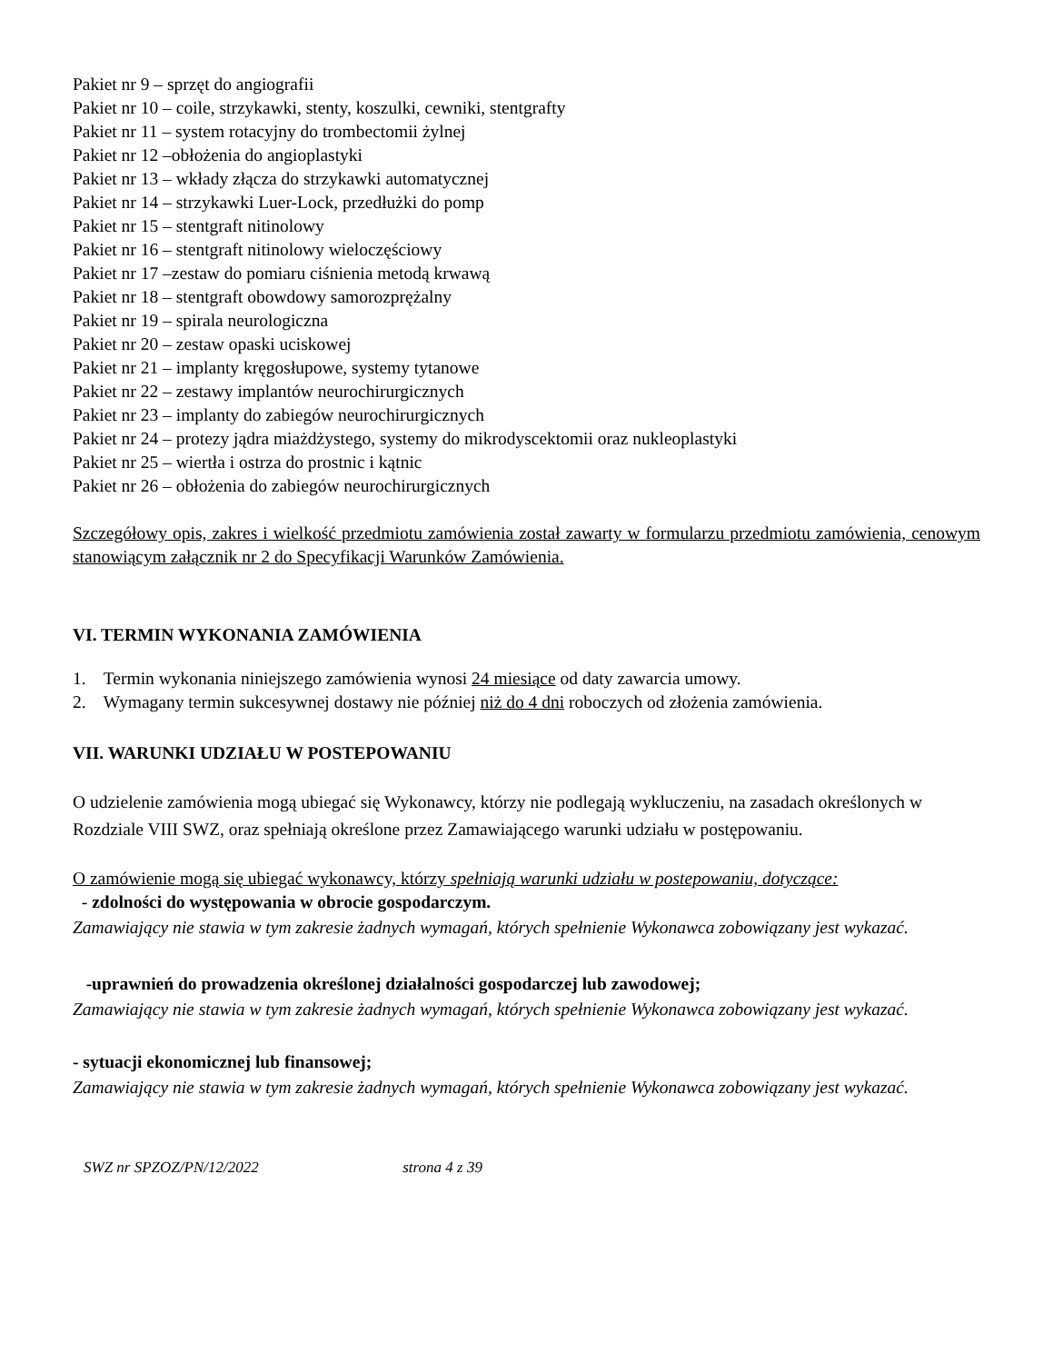Pakiet nr 9 – sprzęt do angiografii
Pakiet nr 10 – coile, strzykawki, stenty, koszulki, cewniki, stentgrafty
Pakiet nr 11 – system rotacyjny do trombectomii żylnej
Pakiet nr 12 –obłożenia do angioplastyki
Pakiet nr 13 – wkłady złącza do strzykawki automatycznej
Pakiet nr 14 – strzykawki Luer-Lock, przedłużki do pomp
Pakiet nr 15 – stentgraft nitinolowy
Pakiet nr 16 – stentgraft nitinolowy wieloczęściowy
Pakiet nr 17 –zestaw do pomiaru ciśnienia metodą krwawą
Pakiet nr 18 – stentgraft obowdowy samorozprężalny
Pakiet nr 19 – spirala neurologiczna
Pakiet nr 20 – zestaw opaski uciskowej
Pakiet nr 21 – implanty kręgosłupowe, systemy tytanowe
Pakiet nr 22 – zestawy implantów neurochirurgicznych
Pakiet nr 23 – implanty do zabiegów neurochirurgicznych
Pakiet nr 24 – protezy jądra miażdżystego, systemy do mikrodyscektomii oraz nukleoplastyki
Pakiet nr 25 – wiertła i ostrza do prostnic i kątnic
Pakiet nr 26 – obłożenia do zabiegów neurochirurgicznych
Szczegółowy opis, zakres i wielkość przedmiotu zamówienia został zawarty w formularzu przedmiotu zamówienia, cenowym stanowiącym załącznik nr 2 do Specyfikacji Warunków Zamówienia.
VI. TERMIN WYKONANIA ZAMÓWIENIA
1. Termin wykonania niniejszego zamówienia wynosi 24 miesiące od daty zawarcia umowy.
2. Wymagany termin sukcesywnej dostawy nie później niż do 4 dni roboczych od złożenia zamówienia.
VII. WARUNKI UDZIAŁU W POSTEPOWANIU
O udzielenie zamówienia mogą ubiegać się Wykonawcy, którzy nie podlegają wykluczeniu, na zasadach określonych w Rozdziale VIII SWZ, oraz spełniają określone przez Zamawiającego warunki udziału w postępowaniu.
O zamówienie mogą się ubiegać wykonawcy, którzy spełniają warunki udziału w postepowaniu, dotyczące:
- zdolności do występowania w obrocie gospodarczym.
Zamawiający nie stawia w tym zakresie żadnych wymagań, których spełnienie Wykonawca zobowiązany jest wykazać.
-uprawnień do prowadzenia określonej działalności gospodarczej lub zawodowej;
Zamawiający nie stawia w tym zakresie żadnych wymagań, których spełnienie Wykonawca zobowiązany jest wykazać.
- sytuacji ekonomicznej lub finansowej;
Zamawiający nie stawia w tym zakresie żadnych wymagań, których spełnienie Wykonawca zobowiązany jest wykazać.
SWZ nr SPZOZ/PN/12/2022 strona 4 z 39